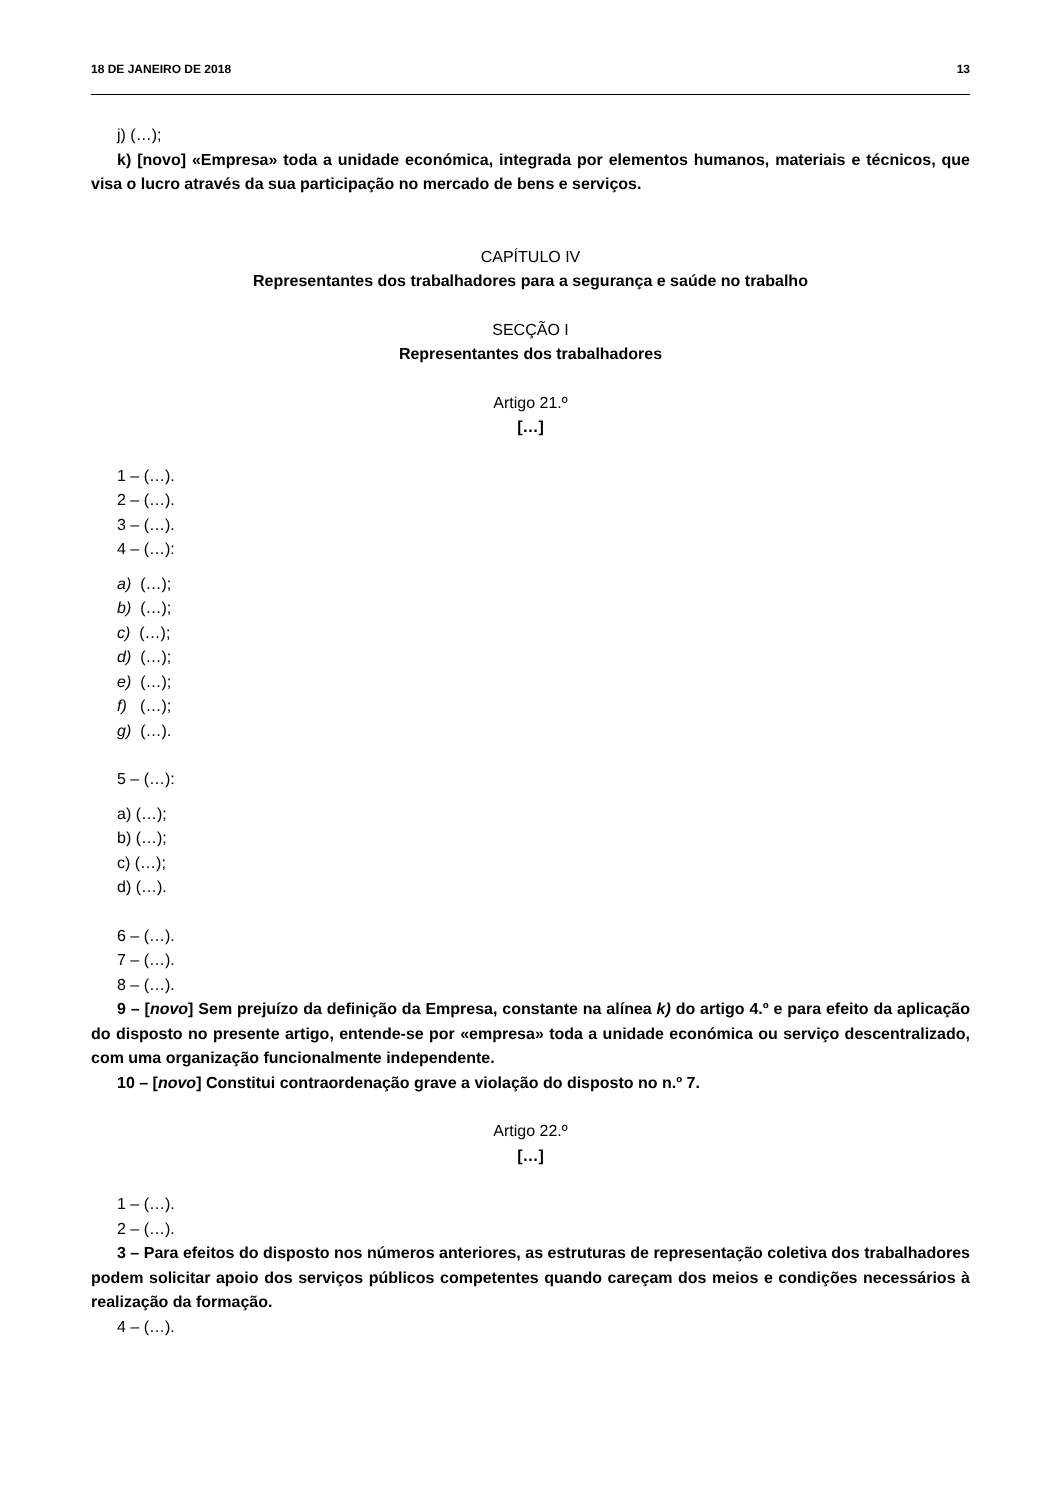18 DE JANEIRO DE 2018 13
j) (…);
k) [novo] «Empresa» toda a unidade económica, integrada por elementos humanos, materiais e técnicos, que visa o lucro através da sua participação no mercado de bens e serviços.
CAPÍTULO IV
Representantes dos trabalhadores para a segurança e saúde no trabalho
SECÇÃO I
Representantes dos trabalhadores
Artigo 21.º
[…]
1 – (…).
2 – (…).
3 – (…).
4 – (…):
a) (…);
b) (…);
c) (…);
d) (…);
e) (…);
f) (…);
g) (…).
5 – (…):
a) (…);
b) (…);
c) (…);
d) (…).
6 – (…).
7 – (…).
8 – (…).
9 – [novo] Sem prejuízo da definição da Empresa, constante na alínea k) do artigo 4.º e para efeito da aplicação do disposto no presente artigo, entende-se por «empresa» toda a unidade económica ou serviço descentralizado, com uma organização funcionalmente independente.
10 – [novo] Constitui contraordenação grave a violação do disposto no n.º 7.
Artigo 22.º
[…]
1 – (…).
2 – (…).
3 – Para efeitos do disposto nos números anteriores, as estruturas de representação coletiva dos trabalhadores podem solicitar apoio dos serviços públicos competentes quando careçam dos meios e condições necessários à realização da formação.
4 – (…).